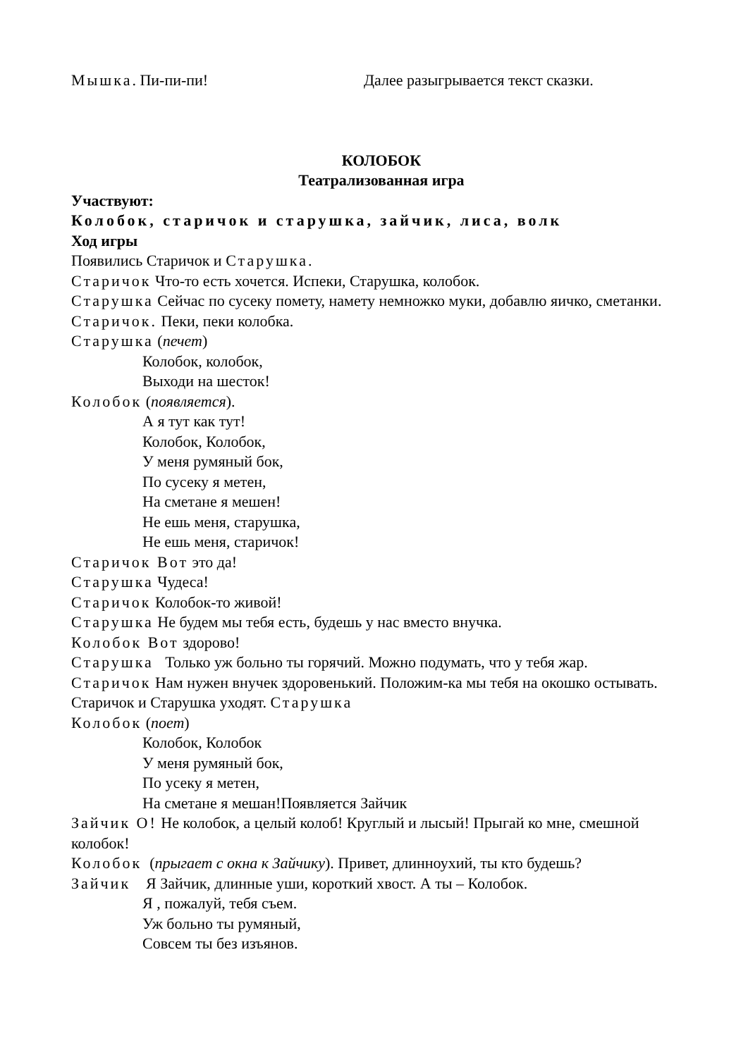Мышка. Пи-пи-пи! Далее разыгрывается текст сказки.
КОЛОБОК
Театрализованная игра
Участвуют:
Колобок, старичок и старушка, зайчик, лиса, волк
Ход игры
Появились Старичок и Старушка.
Старичок Что-то есть хочется. Испеки, Старушка, колобок.
Старушка Сейчас по сусеку помету, намету немножко муки, добавлю яичко, сметанки.
Старичок. Пеки, пеки колобка.
Старушка (печет)
Колобок, колобок,
Выходи на шесток!
Колобок (появляется).
А я тут как тут!
Колобок, Колобок,
У меня румяный бок,
По сусеку я метен,
На сметане я мешен!
Не ешь меня, старушка,
Не ешь меня, старичок!
Старичок Вот это да!
Старушка Чудеса!
Старичок Колобок-то живой!
Старушка Не будем мы тебя есть, будешь у нас вместо внучка.
Колобок Вот здорово!
Старушка Только уж больно ты горячий. Можно подумать, что у тебя жар.
Старичок Нам нужен внучек здоровенький. Положим-ка мы тебя на окошко остывать.
Старичок и Старушка уходят. Старушка
Колобок (поет)
Колобок, Колобок
У меня румяный бок,
По усеку я метен,
На сметане я мешан!Появляется Зайчик
Зайчик О! Не колобок, а целый колоб! Круглый и лысый! Прыгай ко мне, смешной колобок!
Колобок (прыгает с окна к Зайчику). Привет, длинноухий, ты кто будешь?
Зайчик Я Зайчик, длинные уши, короткий хвост. А ты – Колобок.
Я , пожалуй, тебя съем.
Уж больно ты румяный,
Совсем ты без изъянов.